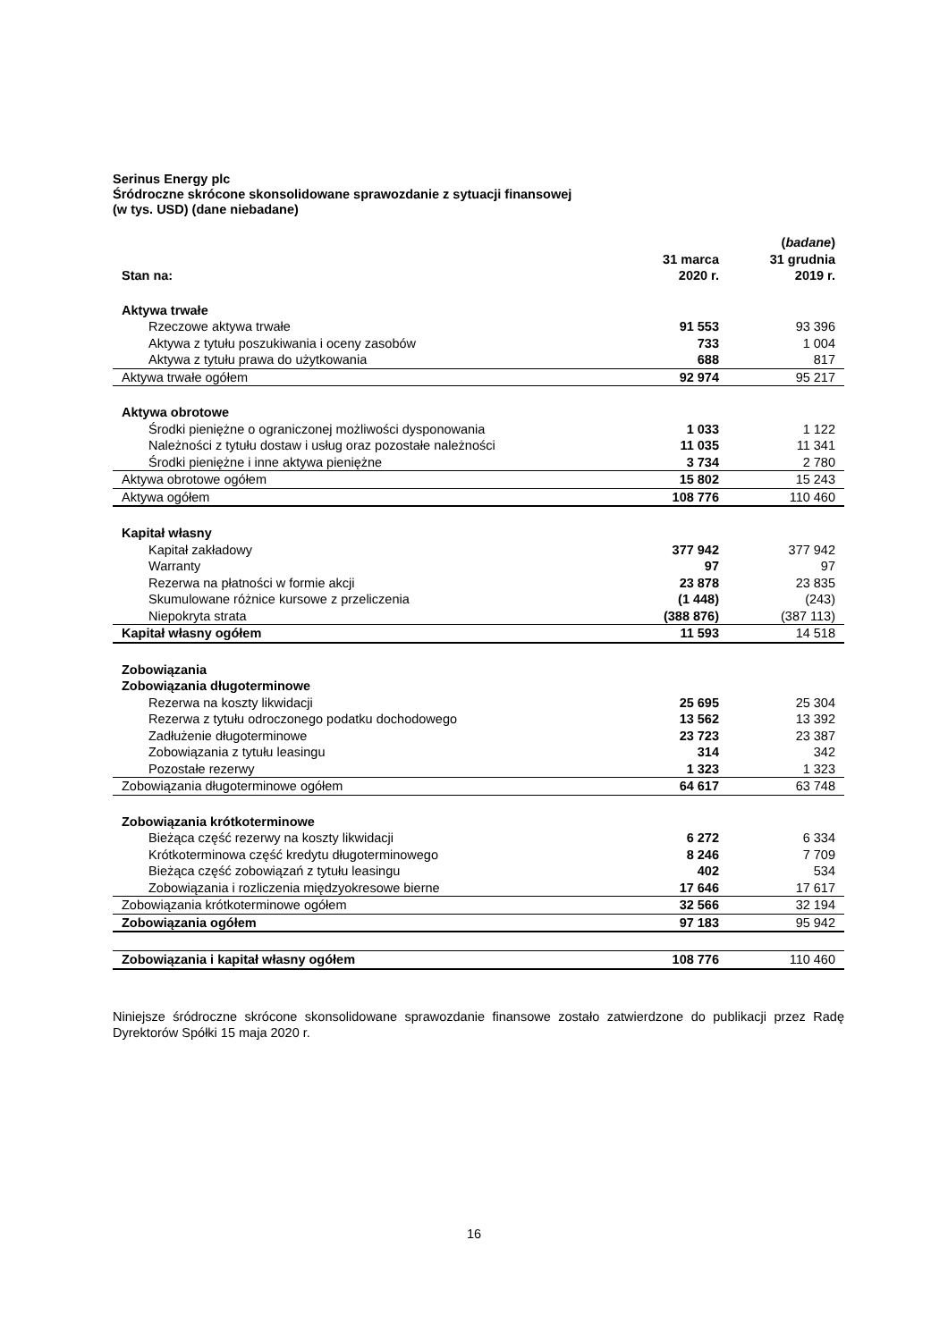Serinus Energy plc
Śródroczne skrócone skonsolidowane sprawozdanie z sytuacji finansowej
(w tys. USD) (dane niebadane)
| Stan na: | 31 marca 2020 r. | ( badane ) 31 grudnia 2019 r. |
| --- | --- | --- |
| Aktywa trwałe | | |
| Rzeczowe aktywa trwałe | 91 553 | 93 396 |
| Aktywa z tytułu poszukiwania i oceny zasobów | 733 | 1 004 |
| Aktywa z tytułu prawa do użytkowania | 688 | 817 |
| Aktywa trwałe ogółem | 92 974 | 95 217 |
| Aktywa obrotowe | | |
| Środki pieniężne o ograniczonej możliwości dysponowania | 1 033 | 1 122 |
| Należności z tytułu dostaw i usług oraz pozostałe należności | 11 035 | 11 341 |
| Środki pieniężne i inne aktywa pieniężne | 3 734 | 2 780 |
| Aktywa obrotowe ogółem | 15 802 | 15 243 |
| Aktywa ogółem | 108 776 | 110 460 |
| Kapitał własny | | |
| Kapitał zakładowy | 377 942 | 377 942 |
| Warranty | 97 | 97 |
| Rezerwa na płatności w formie akcji | 23 878 | 23 835 |
| Skumulowane różnice kursowe z przeliczenia | (1 448) | (243) |
| Niepokryta strata | (388 876) | (387 113) |
| Kapitał własny ogółem | 11 593 | 14 518 |
| Zobowiązania | | |
| Zobowiązania długoterminowe | | |
| Rezerwa na koszty likwidacji | 25 695 | 25 304 |
| Rezerwa z tytułu odroczonego podatku dochodowego | 13 562 | 13 392 |
| Zadłużenie długoterminowe | 23 723 | 23 387 |
| Zobowiązania z tytułu leasingu | 314 | 342 |
| Pozostałe rezerwy | 1 323 | 1 323 |
| Zobowiązania długoterminowe ogółem | 64 617 | 63 748 |
| Zobowiązania krótkoterminowe | | |
| Bieżąca część rezerwy na koszty likwidacji | 6 272 | 6 334 |
| Krótkoterminowa część kredytu długoterminowego | 8 246 | 7 709 |
| Bieżąca część zobowiązań z tytułu leasingu | 402 | 534 |
| Zobowiązania i rozliczenia międzyokresowe bierne | 17 646 | 17 617 |
| Zobowiązania krótkoterminowe ogółem | 32 566 | 32 194 |
| Zobowiązania ogółem | 97 183 | 95 942 |
| Zobowiązania i kapitał własny ogółem | 108 776 | 110 460 |
Niniejsze śródroczne skrócone skonsolidowane sprawozdanie finansowe zostało zatwierdzone do publikacji przez Radę Dyrektorów Spółki 15 maja 2020 r.
16